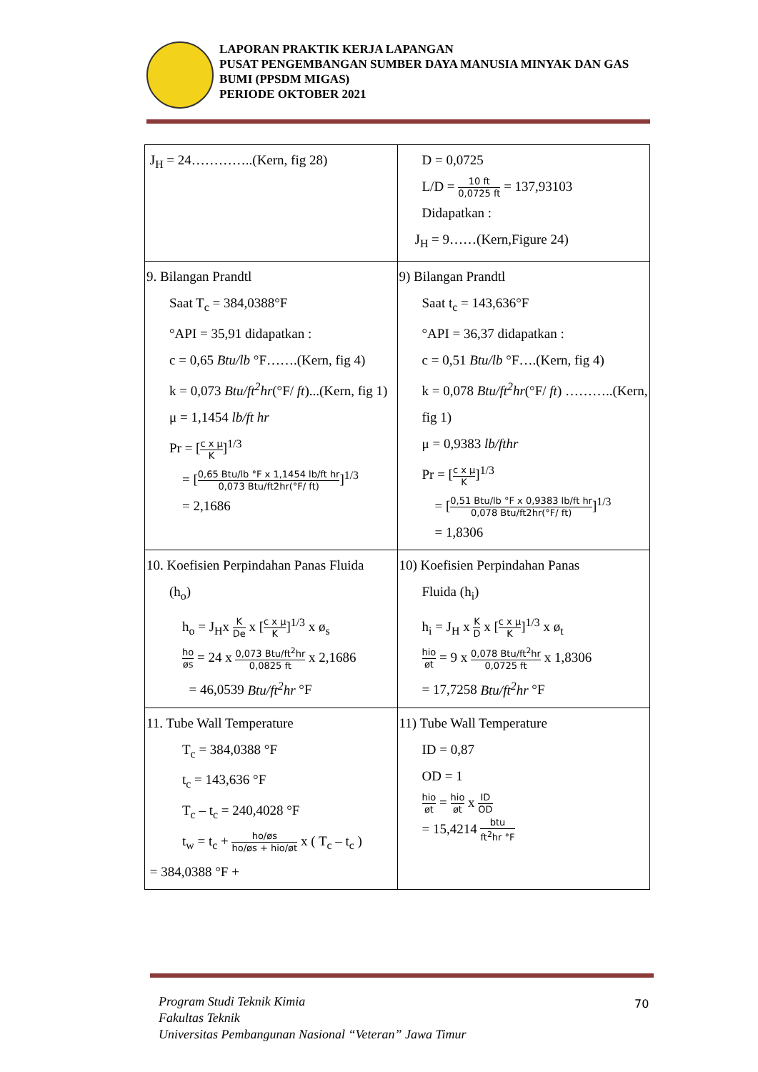LAPORAN PRAKTIK KERJA LAPANGAN
PUSAT PENGEMBANGAN SUMBER DAYA MANUSIA MINYAK DAN GAS BUMI (PPSDM MIGAS)
PERIODE OKTOBER 2021
| J<sub>H</sub> = 24…………..(Kern, fig 28) | D = 0,0725 L/D = 10 ft 0,0725 ft = 137,93103 Didapatkan : J<sub>H</sub> = 9……(Kern,Figure 24) |
| 9. Bilangan Prandtl Saat T<sub>c</sub> = 384,0388°F °API = 35,91 didapatkan : c = 0,65 Btu/lb °F…….(Kern, fig 4) k = 0,073 Btu/ft<sup>2</sup>hr (°F/ ft )...(Kern, fig 1) μ = 1,1454 lb/ft hr Pr = [ c x μ K ]<sup>1/3</sup> = [ 0,65 Btu/lb °F x 1,1454 lb/ft hr 0,073 Btu/ft2hr(°F/ ft) ]<sup>1/3</sup> = 2,1686 | 9) Bilangan Prandtl Saat t<sub>c</sub> = 143,636°F °API = 36,37 didapatkan : c = 0,51 Btu/lb °F….(Kern, fig 4) k = 0,078 Btu/ft<sup>2</sup>hr (°F/ ft ) ………..(Kern, fig 1) μ = 0,9383 lb/fthr Pr = [ c x μ K ]<sup>1/3</sup> = [ 0,51 Btu/lb °F x 0,9383 lb/ft hr 0,078 Btu/ft2hr(°F/ ft) ]<sup>1/3</sup> = 1,8306 |
| 10. Koefisien Perpindahan Panas Fluida (h<sub>o</sub>) h<sub>o</sub> = J<sub>H</sub>x K De x [ c x μ K ]<sup>1/3</sup> x ø<sub>s</sub> ho øs = 24 x 0,073 Btu/ft<sup>2</sup>hr 0,0825 ft x 2,1686 = 46,0539 Btu/ft<sup>2</sup>hr °F | 10) Koefisien Perpindahan Panas Fluida (h<sub>i</sub>) h<sub>i</sub> = J<sub>H</sub> x K D x [ c x μ K ]<sup>1/3</sup> x ø<sub>t</sub> hio øt = 9 x 0,078 Btu/ft<sup>2</sup>hr 0,0725 ft x 1,8306 = 17,7258 Btu/ft<sup>2</sup>hr °F |
| 11. Tube Wall Temperature T<sub>c</sub> = 384,0388 °F t<sub>c</sub> = 143,636 °F T<sub>c</sub> – t<sub>c</sub> = 240,4028 °F t<sub>w</sub> = t<sub>c</sub> + ho/øs ho/øs + hio/øt x ( T<sub>c</sub> – t<sub>c</sub> ) = 384,0388 °F + | 11) Tube Wall Temperature ID = 0,87 OD = 1 hio øt = hio øt x ID OD = 15,4214 btu ft<sup>2</sup>hr °F |
Program Studi Teknik Kimia
Fakultas Teknik
Universitas Pembangunan Nasional “Veteran” Jawa Timur
70